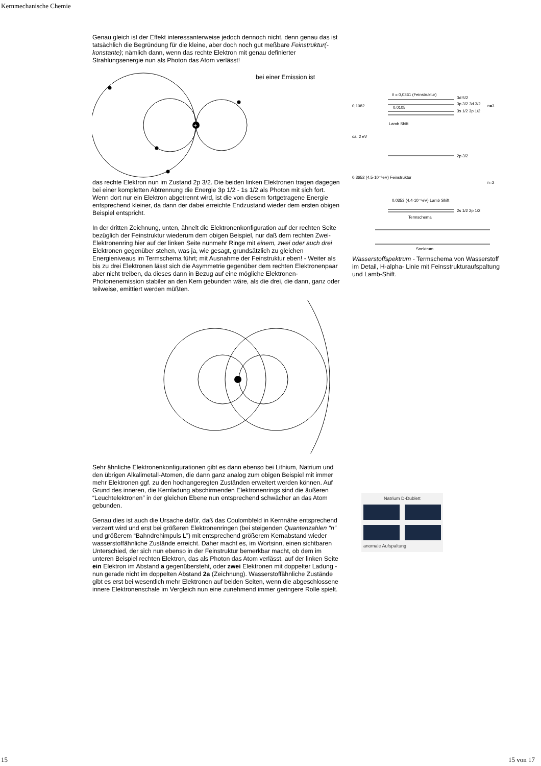Kernmechanische Chemie
Genau gleich ist der Effekt interessanterweise jedoch dennoch nicht, denn genau das ist tatsächlich die Begründung für die kleine, aber doch noch gut meßbare Feinstruktur(-konstante); nämlich dann, wenn das rechte Elektron mit genau definierter Strahlungsenergie nun als Photon das Atom verlässt!
+
bei einer Emission ist
das rechte Elektron nun im Zustand 2p 3/2. Die beiden linken Elektronen tragen dagegen bei einer kompletten Abtrennung die Energie 3p 1/2 - 1s 1/2 als Photon mit sich fort. Wenn dort nur ein Elektron abgetrennt wird, ist die von diesem fortgetragene Energie entsprechend kleiner, da dann der dabei erreichte Endzustand wieder dem ersten obigen Beispiel entspricht.
In der dritten Zeichnung, unten, ähnelt die Elektronenkonfiguration auf der rechten Seite bezüglich der Feinstruktur wiederum dem obigen Beispiel, nur daß dem rechten Zwei-Elektronenring hier auf der linken Seite nunmehr Ringe mit einem, zwei oder auch drei Elektronen gegenüber stehen, was ja, wie gesagt, grundsätzlich zu gleichen Energieniveaus im Termschema führt; mit Ausnahme der Feinstruktur eben! - Weiter als bis zu drei Elektronen lässt sich die Asymmetrie gegenüber dem rechten Elektronenpaar aber nicht treiben, da dieses dann in Bezug auf eine mögliche Elektronen- Photonenemission stabiler an den Kern gebunden wäre, als die drei, die dann, ganz oder teilweise, emittiert werden müßten.
Sehr ähnliche Elektronenkonfigurationen gibt es dann ebenso bei Lithium, Natrium und den übrigen Alkalimetall-Atomen, die dann ganz analog zum obigen Beispiel mit immer mehr Elektronen ggf. zu den hochangeregten Zuständen erweitert werden können. Auf Grund des inneren, die Kernladung abschirmenden Elektronenrings sind die äußeren “Leuchtelektronen” in der gleichen Ebene nun entsprechend schwächer an das Atom gebunden.
Genau dies ist auch die Ursache dafür, daß das Coulombfeld in Kernnähe entsprechend verzerrt wird und erst bei größeren Elektronenringen (bei steigenden Quantenzahlen “n” und größerem “Bahndrehimpuls L”) mit entsprechend größerem Kernabstand wieder wasserstoffähnliche Zustände erreicht. Daher macht es, im Wortsinn, einen sichtbaren Unterschied, der sich nun ebenso in der Feinstruktur bemerkbar macht, ob dem im unteren Beispiel rechten Elektron, das als Photon das Atom verlässt, auf der linken Seite ein Elektron im Abstand a gegenübersteht, oder zwei Elektronen mit doppelter Ladung - nun gerade nicht im doppelten Abstand 2a (Zeichnung). Wasserstoffähnliche Zustände gibt es erst bei wesentlich mehr Elektronen auf beiden Seiten, wenn die abgeschlossene innere Elektronenschale im Vergleich nun eine zunehmend immer geringere Rolle spielt.
ṽ = 0,0361 (Feinstruktur)
3d 5/2
3p 3/2 3d 3/2
3s 1/2 3p 1/2
n=3
0,1082
0,0105
Lamb Shift
ca. 2 eV
2p 3/2
0,3652 (4,5·10⁻⁵eV) Feinstruktur
n=2
0,0353 (4,4·10⁻⁶eV) Lamb Shift
2s 1/2 2p 1/2
Termschema
Spektrum
Wasserstoffspektrum - Termschema von Wasserstoff im Detail, H-alpha- Linie mit Feinsstrukturaufspaltung und Lamb-Shift.
Natrium D-Dublett
anomale Aufspaltung
15 15 von 17